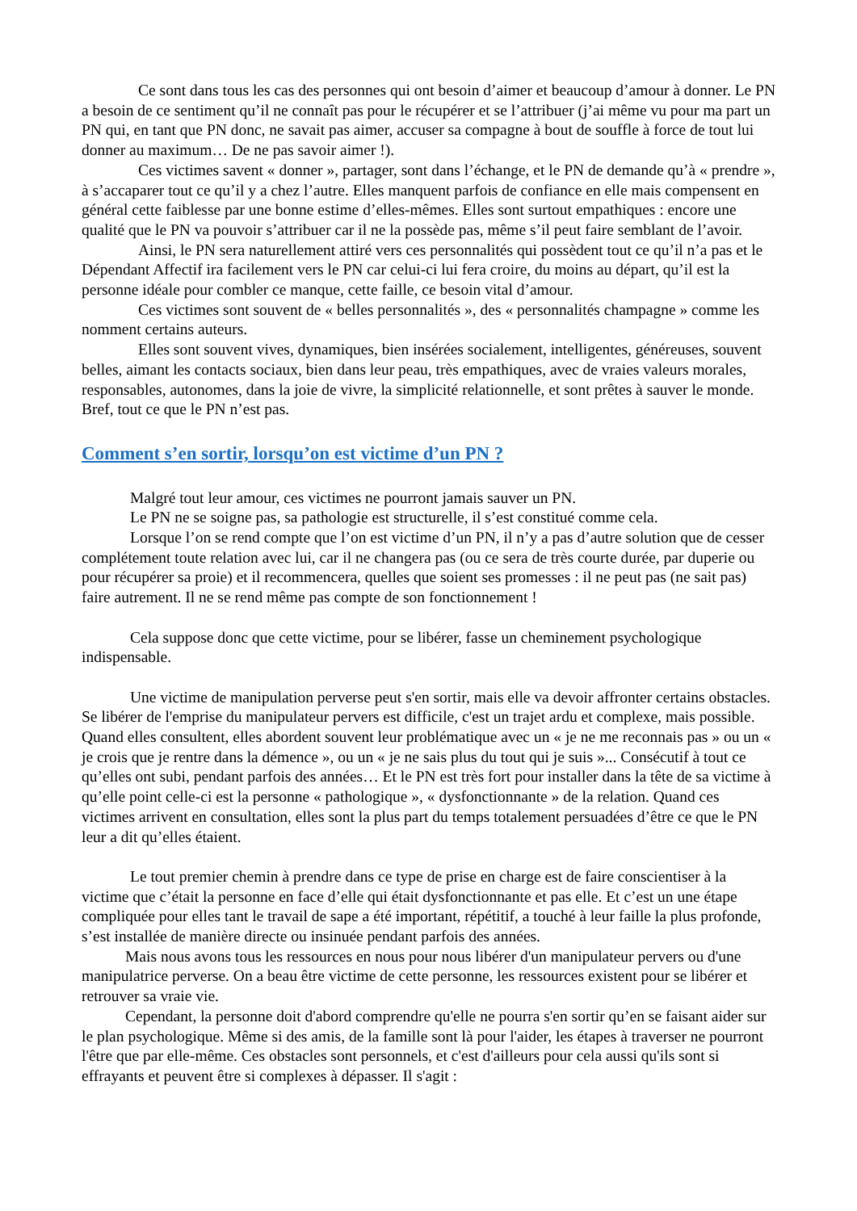Ce sont dans tous les cas des personnes qui ont besoin d’aimer et beaucoup d’amour à donner. Le PN a besoin de ce sentiment qu’il ne connaît pas pour le récupérer et se l’attribuer (j’ai même vu pour ma part un PN qui, en tant que PN donc, ne savait pas aimer, accuser sa compagne à bout de souffle à force de tout lui donner au maximum… De ne pas savoir aimer !).
Ces victimes savent « donner », partager, sont dans l’échange, et le PN de demande qu’à « prendre », à s’accaparer tout ce qu’il y a chez l’autre. Elles manquent parfois de confiance en elle mais compensent en général cette faiblesse par une bonne estime d’elles-mêmes. Elles sont surtout empathiques : encore une qualité que le PN va pouvoir s’attribuer car il ne la possède pas, même s’il peut faire semblant de l’avoir.
Ainsi, le PN sera naturellement attiré vers ces personnalités qui possèdent tout ce qu’il n’a pas et le Dépendant Affectif ira facilement vers le PN car celui-ci lui fera croire, du moins au départ, qu’il est la personne idéale pour combler ce manque, cette faille, ce besoin vital d’amour.
Ces victimes sont souvent de « belles personnalités », des « personnalités champagne » comme les nomment certains auteurs.
Elles sont souvent vives, dynamiques, bien insérées socialement, intelligentes, généreuses, souvent belles, aimant les contacts sociaux, bien dans leur peau, très empathiques, avec de vraies valeurs morales, responsables, autonomes, dans la joie de vivre, la simplicité relationnelle, et sont prêtes à sauver le monde. Bref, tout ce que le PN n’est pas.
Comment s’en sortir, lorsqu’on est victime d’un PN ?
Malgré tout leur amour, ces victimes ne pourront jamais sauver un PN.
Le PN ne se soigne pas, sa pathologie est structurelle, il s’est constitué comme cela.
Lorsque l’on se rend compte que l’on est victime d’un PN, il n’y a pas d’autre solution que de cesser complétement toute relation avec lui, car il ne changera pas (ou ce sera de très courte durée, par duperie ou pour récupérer sa proie) et il recommencera, quelles que soient ses promesses : il ne peut pas (ne sait pas) faire autrement. Il ne se rend même pas compte de son fonctionnement !
Cela suppose donc que cette victime, pour se libérer, fasse un cheminement psychologique indispensable.
Une victime de manipulation perverse peut s'en sortir, mais elle va devoir affronter certains obstacles. Se libérer de l'emprise du manipulateur pervers est difficile, c'est un trajet ardu et complexe, mais possible. Quand elles consultent, elles abordent souvent leur problématique avec un « je ne me reconnais pas » ou un « je crois que je rentre dans la démence », ou un « je ne sais plus du tout qui je suis »... Consécutif à tout ce qu’elles ont subi, pendant parfois des années… Et le PN est très fort pour installer dans la tête de sa victime à qu’elle point celle-ci est la personne « pathologique », « dysfonctionnante » de la relation. Quand ces victimes arrivent en consultation, elles sont la plus part du temps totalement persuadées d’être ce que le PN leur a dit qu’elles étaient.
Le tout premier chemin à prendre dans ce type de prise en charge est de faire conscientiser à la victime que c’était la personne en face d’elle qui était dysfonctionnante et pas elle. Et c’est un une étape compliquée pour elles tant le travail de sape a été important, répétitif, a touché à leur faille la plus profonde, s’est installée de manière directe ou insinuée pendant parfois des années.
Mais nous avons tous les ressources en nous pour nous libérer d'un manipulateur pervers ou d'une manipulatrice perverse. On a beau être victime de cette personne, les ressources existent pour se libérer et retrouver sa vraie vie.
Cependant, la personne doit d'abord comprendre qu'elle ne pourra s'en sortir qu’en se faisant aider sur le plan psychologique. Même si des amis, de la famille sont là pour l'aider, les étapes à traverser ne pourront l'être que par elle-même. Ces obstacles sont personnels, et c'est d'ailleurs pour cela aussi qu'ils sont si effrayants et peuvent être si complexes à dépasser. Il s'agit :